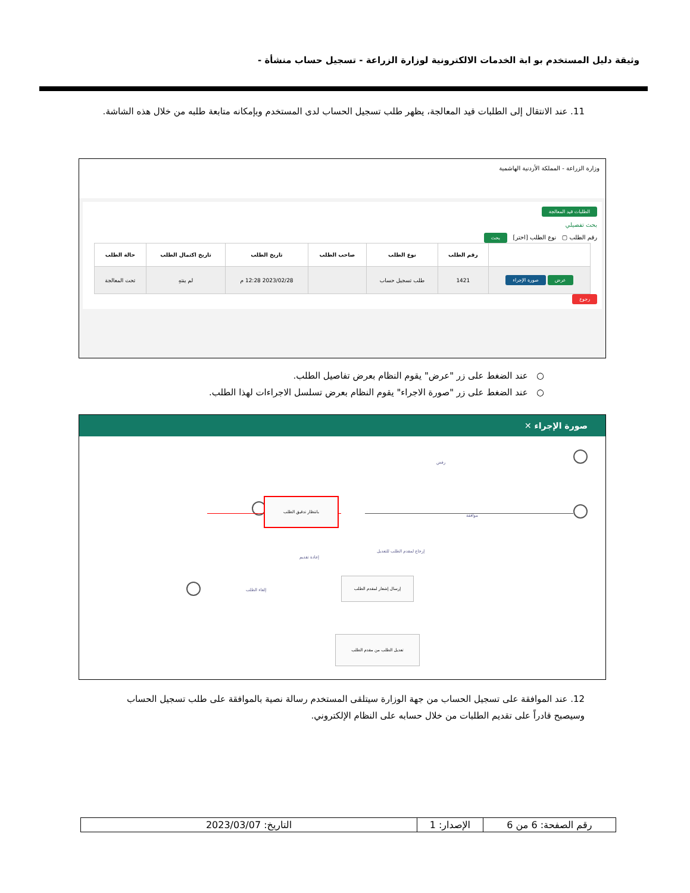وثيقة دليل المستخدم بو ابة الخدمات الالكترونية لوزارة الزراعة - تسجيل حساب منشأة -
11. عند الانتقال إلى الطلبات قيد المعالجة، يظهر طلب تسجيل الحساب لدى المستخدم وبإمكانه متابعة طلبه من خلال هذه الشاشة.
وزارة الزراعة - المملكة الأردنية الهاشمية
الطلبات قيد المعالجة
بحث تفصيلي
رقم الطلب ▢ نوع الطلب [اختر] بحث
| | رقم الطلب | نوع الطلب | صاحب الطلب | تاريخ الطلب | تاريخ اكتمال الطلب | حالة الطلب |
| --- | --- | --- | --- | --- | --- | --- |
| عرض صورة الإجراء | 1421 | طلب تسجيل حساب | | 2023/02/28 12:28 م | لم ينتهِ | تحت المعالجة |
رجوع
○ عند الضغط على زر "عرض" يقوم النظام بعرض تفاصيل الطلب.
○ عند الضغط على زر "صورة الاجراء" يقوم النظام بعرض تسلسل الاجراءات لهذا الطلب.
صورة الإجراء ✕
بانتظار تدقيق الطلب
إرسال إشعار لمقدم الطلب
تعديل الطلب من مقدم الطلب
رفض
موافقة
إرجاع لمقدم الطلب للتعديل
إعادة تقديم
إلغاء الطلب
12. عند الموافقة على تسجيل الحساب من جهة الوزارة سيتلقى المستخدم رسالة نصية بالموافقة على طلب تسجيل الحساب وسيصبح قادراً على تقديم الطلبات من خلال حسابه على النظام الإلكتروني.
| رقم الصفحة: 6 من 6 | الإصدار: 1 | التاريخ: 2023/03/07 |